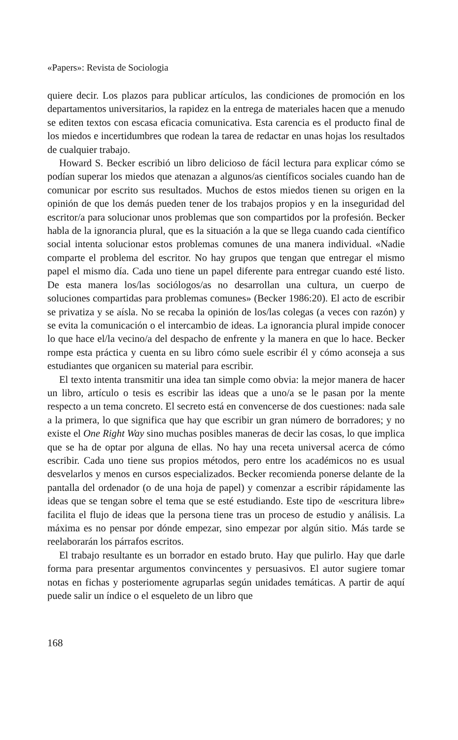«Papers»: Revista de Sociologia
quiere decir. Los plazos para publicar artículos, las condiciones de promoción en los departamentos universitarios, la rapidez en la entrega de materiales hacen que a menudo se editen textos con escasa eficacia comunicativa. Esta carencia es el producto final de los miedos e incertidumbres que rodean la tarea de redactar en unas hojas los resultados de cualquier trabajo.
Howard S. Becker escribió un libro delicioso de fácil lectura para explicar cómo se podían superar los miedos que atenazan a algunos/as científicos sociales cuando han de comunicar por escrito sus resultados. Muchos de estos miedos tienen su origen en la opinión de que los demás pueden tener de los trabajos propios y en la inseguridad del escritor/a para solucionar unos problemas que son compartidos por la profesión. Becker habla de la ignorancia plural, que es la situación a la que se llega cuando cada científico social intenta solucionar estos problemas comunes de una manera individual. «Nadie comparte el problema del escritor. No hay grupos que tengan que entregar el mismo papel el mismo día. Cada uno tiene un papel diferente para entregar cuando esté listo. De esta manera los/las sociólogos/as no desarrollan una cultura, un cuerpo de soluciones compartidas para problemas comunes» (Becker 1986:20). El acto de escribir se privatiza y se aísla. No se recaba la opinión de los/las colegas (a veces con razón) y se evita la comunicación o el intercambio de ideas. La ignorancia plural impide conocer lo que hace el/la vecino/a del despacho de enfrente y la manera en que lo hace. Becker rompe esta práctica y cuenta en su libro cómo suele escribir él y cómo aconseja a sus estudiantes que organicen su material para escribir.
El texto intenta transmitir una idea tan simple como obvia: la mejor manera de hacer un libro, artículo o tesis es escribir las ideas que a uno/a se le pasan por la mente respecto a un tema concreto. El secreto está en convencerse de dos cuestiones: nada sale a la primera, lo que significa que hay que escribir un gran número de borradores; y no existe el One Right Way sino muchas posibles maneras de decir las cosas, lo que implica que se ha de optar por alguna de ellas. No hay una receta universal acerca de cómo escribir. Cada uno tiene sus propios métodos, pero entre los académicos no es usual desvelarlos y menos en cursos especializados. Becker recomienda ponerse delante de la pantalla del ordenador (o de una hoja de papel) y comenzar a escribir rápidamente las ideas que se tengan sobre el tema que se esté estudiando. Este tipo de «escritura libre» facilita el flujo de ideas que la persona tiene tras un proceso de estudio y análisis. La máxima es no pensar por dónde empezar, sino empezar por algún sitio. Más tarde se reelaborarán los párrafos escritos.
El trabajo resultante es un borrador en estado bruto. Hay que pulirlo. Hay que darle forma para presentar argumentos convincentes y persuasivos. El autor sugiere tomar notas en fichas y posteriomente agruparlas según unidades temáticas. A partir de aquí puede salir un índice o el esqueleto de un libro que
168